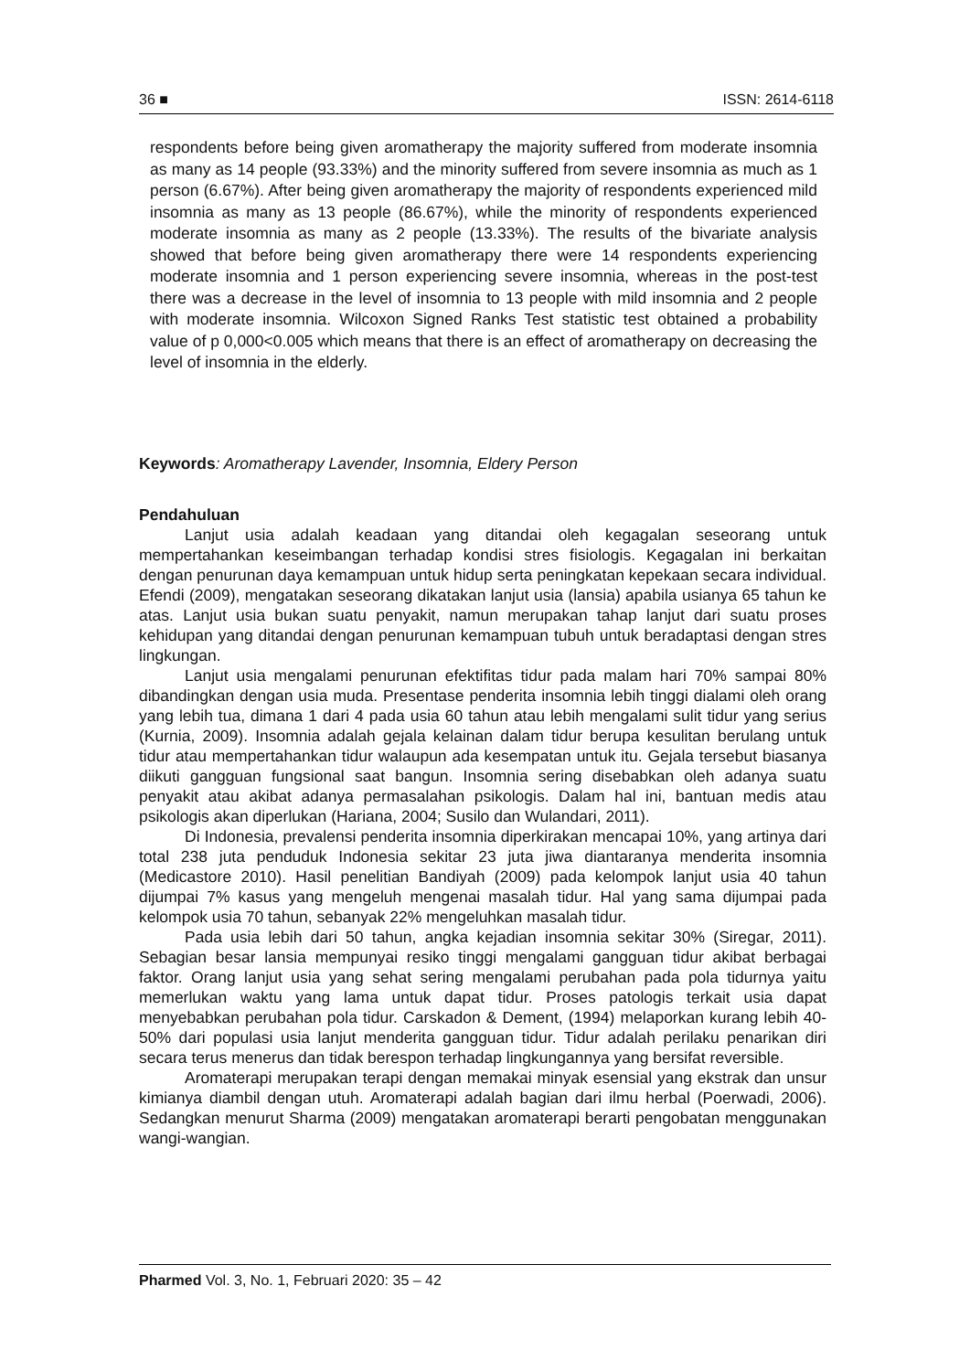36 ■ ISSN: 2614-6118
respondents before being given aromatherapy the majority suffered from moderate insomnia as many as 14 people (93.33%) and the minority suffered from severe insomnia as much as 1 person (6.67%). After being given aromatherapy the majority of respondents experienced mild insomnia as many as 13 people (86.67%), while the minority of respondents experienced moderate insomnia as many as 2 people (13.33%). The results of the bivariate analysis showed that before being given aromatherapy there were 14 respondents experiencing moderate insomnia and 1 person experiencing severe insomnia, whereas in the post-test there was a decrease in the level of insomnia to 13 people with mild insomnia and 2 people with moderate insomnia. Wilcoxon Signed Ranks Test statistic test obtained a probability value of p 0,000<0.005 which means that there is an effect of aromatherapy on decreasing the level of insomnia in the elderly.
Keywords: Aromatherapy Lavender, Insomnia, Eldery Person
Pendahuluan
Lanjut usia adalah keadaan yang ditandai oleh kegagalan seseorang untuk mempertahankan keseimbangan terhadap kondisi stres fisiologis. Kegagalan ini berkaitan dengan penurunan daya kemampuan untuk hidup serta peningkatan kepekaan secara individual. Efendi (2009), mengatakan seseorang dikatakan lanjut usia (lansia) apabila usianya 65 tahun ke atas. Lanjut usia bukan suatu penyakit, namun merupakan tahap lanjut dari suatu proses kehidupan yang ditandai dengan penurunan kemampuan tubuh untuk beradaptasi dengan stres lingkungan.
Lanjut usia mengalami penurunan efektifitas tidur pada malam hari 70% sampai 80% dibandingkan dengan usia muda. Presentase penderita insomnia lebih tinggi dialami oleh orang yang lebih tua, dimana 1 dari 4 pada usia 60 tahun atau lebih mengalami sulit tidur yang serius (Kurnia, 2009). Insomnia adalah gejala kelainan dalam tidur berupa kesulitan berulang untuk tidur atau mempertahankan tidur walaupun ada kesempatan untuk itu. Gejala tersebut biasanya diikuti gangguan fungsional saat bangun. Insomnia sering disebabkan oleh adanya suatu penyakit atau akibat adanya permasalahan psikologis. Dalam hal ini, bantuan medis atau psikologis akan diperlukan (Hariana, 2004; Susilo dan Wulandari, 2011).
Di Indonesia, prevalensi penderita insomnia diperkirakan mencapai 10%, yang artinya dari total 238 juta penduduk Indonesia sekitar 23 juta jiwa diantaranya menderita insomnia (Medicastore 2010). Hasil penelitian Bandiyah (2009) pada kelompok lanjut usia 40 tahun dijumpai 7% kasus yang mengeluh mengenai masalah tidur. Hal yang sama dijumpai pada kelompok usia 70 tahun, sebanyak 22% mengeluhkan masalah tidur.
Pada usia lebih dari 50 tahun, angka kejadian insomnia sekitar 30% (Siregar, 2011). Sebagian besar lansia mempunyai resiko tinggi mengalami gangguan tidur akibat berbagai faktor. Orang lanjut usia yang sehat sering mengalami perubahan pada pola tidurnya yaitu memerlukan waktu yang lama untuk dapat tidur. Proses patologis terkait usia dapat menyebabkan perubahan pola tidur. Carskadon & Dement, (1994) melaporkan kurang lebih 40-50% dari populasi usia lanjut menderita gangguan tidur. Tidur adalah perilaku penarikan diri secara terus menerus dan tidak berespon terhadap lingkungannya yang bersifat reversible.
Aromaterapi merupakan terapi dengan memakai minyak esensial yang ekstrak dan unsur kimianya diambil dengan utuh. Aromaterapi adalah bagian dari ilmu herbal (Poerwadi, 2006). Sedangkan menurut Sharma (2009) mengatakan aromaterapi berarti pengobatan menggunakan wangi-wangian.
Pharmed Vol. 3, No. 1, Februari 2020: 35 – 42